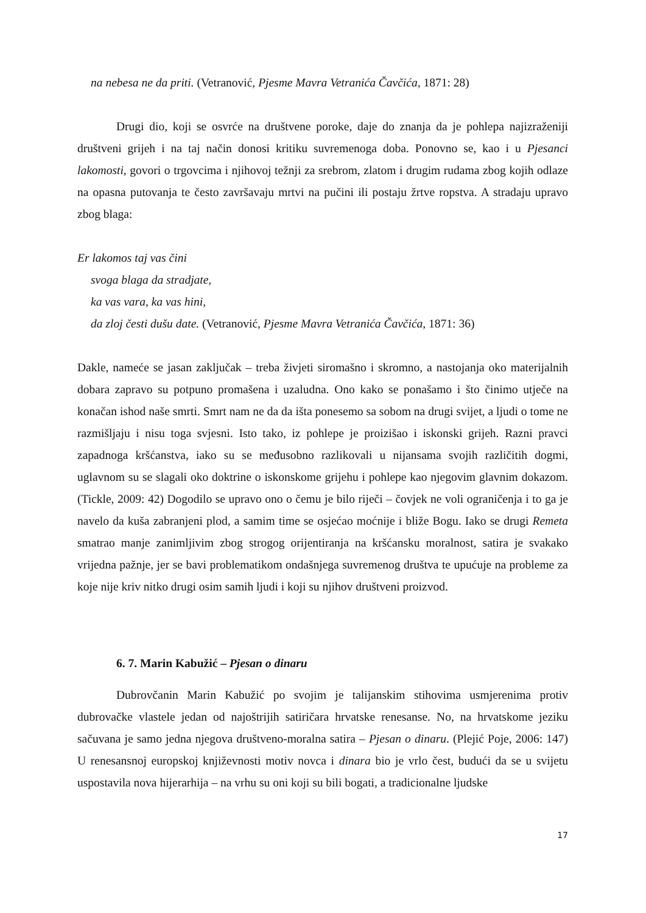na nebesa ne da priti. (Vetranović, Pjesme Mavra Vetranića Čavčića, 1871: 28)
Drugi dio, koji se osvrće na društvene poroke, daje do znanja da je pohlepa najizraženiji društveni grijeh i na taj način donosi kritiku suvremenoga doba. Ponovno se, kao i u Pjesanci lakomosti, govori o trgovcima i njihovoj težnji za srebrom, zlatom i drugim rudama zbog kojih odlaze na opasna putovanja te često završavaju mrtvi na pučini ili postaju žrtve ropstva. A stradaju upravo zbog blaga:
Er lakomos taj vas čini
svoga blaga da stradjate,
ka vas vara, ka vas hini,
da zloj česti dušu date. (Vetranović, Pjesme Mavra Vetranića Čavčića, 1871: 36)
Dakle, nameće se jasan zaključak – treba živjeti siromašno i skromno, a nastojanja oko materijalnih dobara zapravo su potpuno promašena i uzaludna. Ono kako se ponašamo i što činimo utječe na konačan ishod naše smrti. Smrt nam ne da da išta ponesemo sa sobom na drugi svijet, a ljudi o tome ne razmišljaju i nisu toga svjesni. Isto tako, iz pohlepe je proizišao i iskonski grijeh. Razni pravci zapadnoga kršćanstva, iako su se međusobno razlikovali u nijansama svojih različitih dogmi, uglavnom su se slagali oko doktrine o iskonskome grijehu i pohlepe kao njegovim glavnim dokazom. (Tickle, 2009: 42) Dogodilo se upravo ono o čemu je bilo riječi – čovjek ne voli ograničenja i to ga je navelo da kuša zabranjeni plod, a samim time se osjećao moćnije i bliže Bogu. Iako se drugi Remeta smatrao manje zanimljivim zbog strogog orijentiranja na kršćansku moralnost, satira je svakako vrijedna pažnje, jer se bavi problematikom ondašnjega suvremenog društva te upućuje na probleme za koje nije kriv nitko drugi osim samih ljudi i koji su njihov društveni proizvod.
6. 7. Marin Kabužić – Pjesan o dinaru
Dubrovčanin Marin Kabužić po svojim je talijanskim stihovima usmjerenima protiv dubrovačke vlastele jedan od najoštrijih satiričara hrvatske renesanse. No, na hrvatskome jeziku sačuvana je samo jedna njegova društveno-moralna satira – Pjesan o dinaru. (Plejić Poje, 2006: 147) U renesansnoj europskoj književnosti motiv novca i dinara bio je vrlo čest, budući da se u svijetu uspostavila nova hijerarhija – na vrhu su oni koji su bili bogati, a tradicionalne ljudske
17